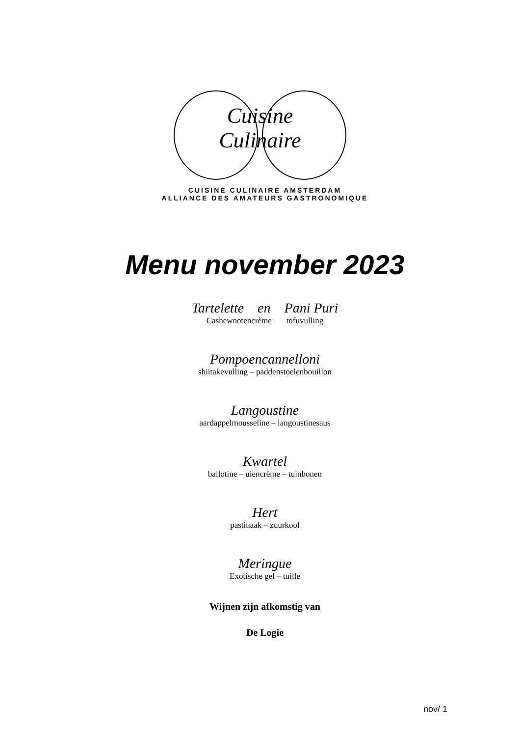Cuisine
Culinaire
CUISINE CULINAIRE AMSTERDAM
ALLIANCE DES AMATEURS GASTRONOMIQUE
Menu november 2023
Tartelette en Pani Puri
Cashewnotencrème tofuvulling
Pompoencannelloni
shiitakevulling – paddenstoelenbouillon
Langoustine
aardappelmousseline – langoustinesaus
Kwartel
ballotine – uiencrème – tuinbonen
Hert
pastinaak – zuurkool
Meringue
Exotische gel – tuille
Wijnen zijn afkomstig van
De Logie
nov/ 1